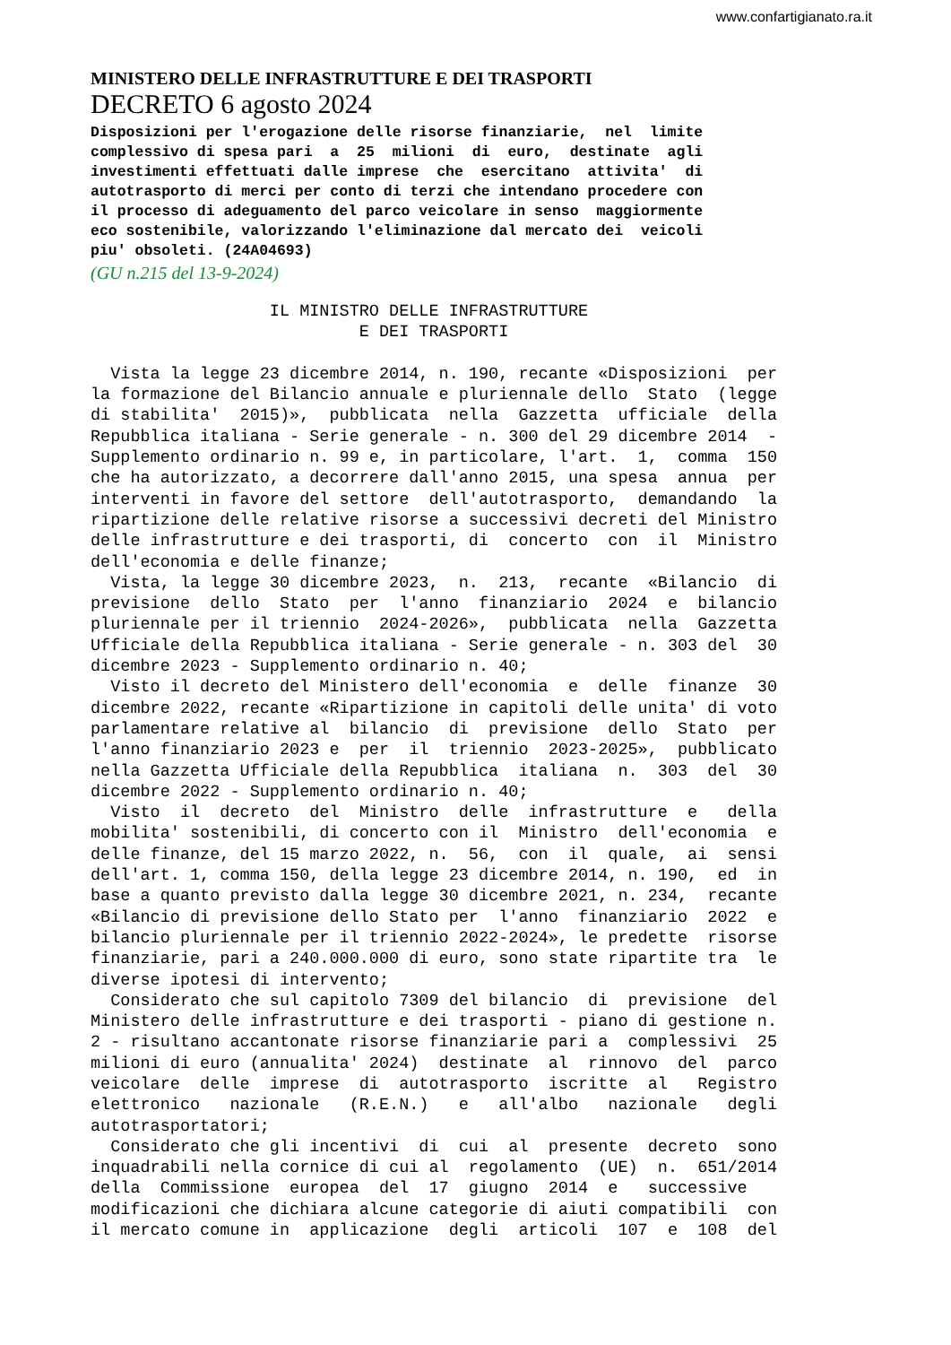www.confartigianato.ra.it
MINISTERO DELLE INFRASTRUTTURE E DEI TRASPORTI
DECRETO 6 agosto 2024
Disposizioni per l'erogazione delle risorse finanziarie, nel limite complessivo di spesa pari a 25 milioni di euro, destinate agli investimenti effettuati dalle imprese che esercitano attivita' di autotrasporto di merci per conto di terzi che intendano procedere con il processo di adeguamento del parco veicolare in senso maggiormente eco sostenibile, valorizzando l'eliminazione dal mercato dei veicoli piu' obsoleti. (24A04693)
(GU n.215 del 13-9-2024)
                  IL MINISTRO DELLE INFRASTRUTTURE
                           E DEI TRASPORTI

  Vista la legge 23 dicembre 2014, n. 190, recante «Disposizioni  per
la formazione del Bilancio annuale e pluriennale dello  Stato  (legge
di stabilita'  2015)»,  pubblicata  nella  Gazzetta  ufficiale  della
Repubblica italiana - Serie generale - n. 300 del 29 dicembre 2014  -
Supplemento ordinario n. 99 e, in particolare, l'art.  1,  comma  150
che ha autorizzato, a decorrere dall'anno 2015, una spesa  annua  per
interventi in favore del settore  dell'autotrasporto,  demandando  la
ripartizione delle relative risorse a successivi decreti del Ministro
delle infrastrutture e dei trasporti, di  concerto  con  il  Ministro
dell'economia e delle finanze;
  Vista, la legge 30 dicembre 2023,  n.  213,  recante  «Bilancio  di
previsione  dello  Stato  per  l'anno  finanziario  2024  e  bilancio
pluriennale per il triennio  2024-2026»,  pubblicata  nella  Gazzetta
Ufficiale della Repubblica italiana - Serie generale - n. 303 del  30
dicembre 2023 - Supplemento ordinario n. 40;
  Visto il decreto del Ministero dell'economia  e  delle  finanze  30
dicembre 2022, recante «Ripartizione in capitoli delle unita' di voto
parlamentare relative al  bilancio  di  previsione  dello  Stato  per
l'anno finanziario 2023 e  per  il  triennio  2023-2025»,  pubblicato
nella Gazzetta Ufficiale della Repubblica  italiana  n.  303  del  30
dicembre 2022 - Supplemento ordinario n. 40;
  Visto  il  decreto  del  Ministro  delle  infrastrutture  e   della
mobilita' sostenibili, di concerto con il  Ministro  dell'economia  e
delle finanze, del 15 marzo 2022, n.  56,  con  il  quale,  ai  sensi
dell'art. 1, comma 150, della legge 23 dicembre 2014, n. 190,  ed  in
base a quanto previsto dalla legge 30 dicembre 2021, n. 234,  recante
«Bilancio di previsione dello Stato per  l'anno  finanziario  2022  e
bilancio pluriennale per il triennio 2022-2024», le predette  risorse
finanziarie, pari a 240.000.000 di euro, sono state ripartite tra  le
diverse ipotesi di intervento;
  Considerato che sul capitolo 7309 del bilancio  di  previsione  del
Ministero delle infrastrutture e dei trasporti - piano di gestione n.
2 - risultano accantonate risorse finanziarie pari a  complessivi  25
milioni di euro (annualita' 2024)  destinate  al  rinnovo  del  parco
veicolare  delle  imprese  di  autotrasporto  iscritte  al   Registro
elettronico   nazionale   (R.E.N.)   e   all'albo   nazionale   degli
autotrasportatori;
  Considerato che gli incentivi  di  cui  al  presente  decreto  sono
inquadrabili nella cornice di cui al  regolamento  (UE)  n.  651/2014
della  Commissione  europea  del  17  giugno  2014  e   successive
modificazioni che dichiara alcune categorie di aiuti compatibili  con
il mercato comune in  applicazione  degli  articoli  107  e  108  del